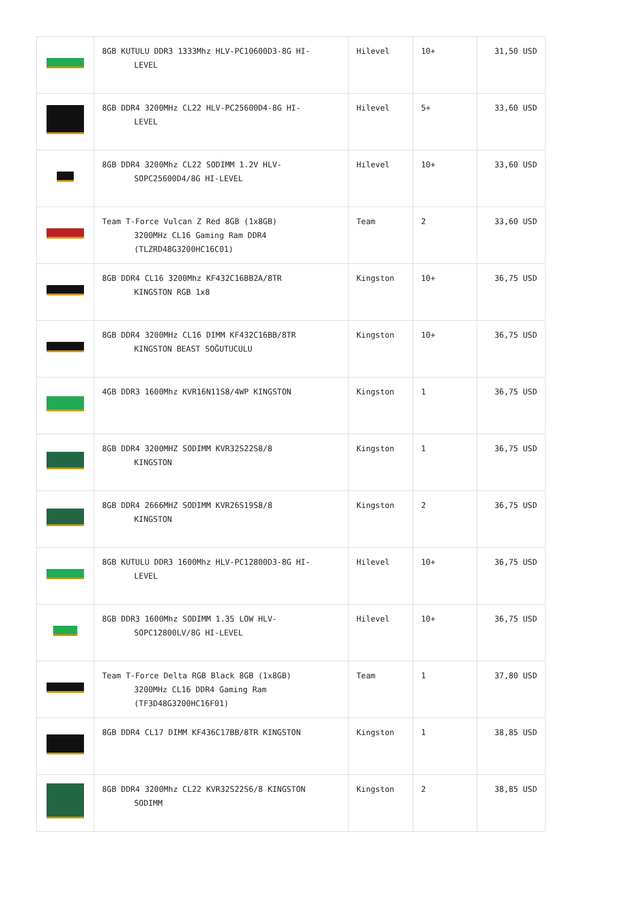| | 8GB KUTULU DDR3 1333Mhz HLV-PC10600D3-8G HI- LEVEL | Hilevel | 10+ | 31,50 USD |
| | 8GB DDR4 3200MHz CL22 HLV-PC25600D4-8G HI- LEVEL | Hilevel | 5+ | 33,60 USD |
| | 8GB DDR4 3200Mhz CL22 SODIMM 1.2V HLV- SOPC25600D4/8G HI-LEVEL | Hilevel | 10+ | 33,60 USD |
| | Team T-Force Vulcan Z Red 8GB (1x8GB) 3200MHz CL16 Gaming Ram DDR4 (TLZRD48G3200HC16C01) | Team | 2 | 33,60 USD |
| | 8GB DDR4 CL16 3200Mhz KF432C16BB2A/8TR KINGSTON RGB 1x8 | Kingston | 10+ | 36,75 USD |
| | 8GB DDR4 3200MHz CL16 DIMM KF432C16BB/8TR KINGSTON BEAST SOĞUTUCULU | Kingston | 10+ | 36,75 USD |
| | 4GB DDR3 1600Mhz KVR16N11S8/4WP KINGSTON | Kingston | 1 | 36,75 USD |
| | 8GB DDR4 3200MHZ SODIMM KVR32S22S8/8 KINGSTON | Kingston | 1 | 36,75 USD |
| | 8GB DDR4 2666MHZ SODIMM KVR26S19S8/8 KINGSTON | Kingston | 2 | 36,75 USD |
| | 8GB KUTULU DDR3 1600Mhz HLV-PC12800D3-8G HI- LEVEL | Hilevel | 10+ | 36,75 USD |
| | 8GB DDR3 1600Mhz SODIMM 1.35 LOW HLV- SOPC12800LV/8G HI-LEVEL | Hilevel | 10+ | 36,75 USD |
| | Team T-Force Delta RGB Black 8GB (1x8GB) 3200MHz CL16 DDR4 Gaming Ram (TF3D48G3200HC16F01) | Team | 1 | 37,80 USD |
| | 8GB DDR4 CL17 DIMM KF436C17BB/8TR KINGSTON | Kingston | 1 | 38,85 USD |
| | 8GB DDR4 3200Mhz CL22 KVR32S22S6/8 KINGSTON SODIMM | Kingston | 2 | 38,85 USD |